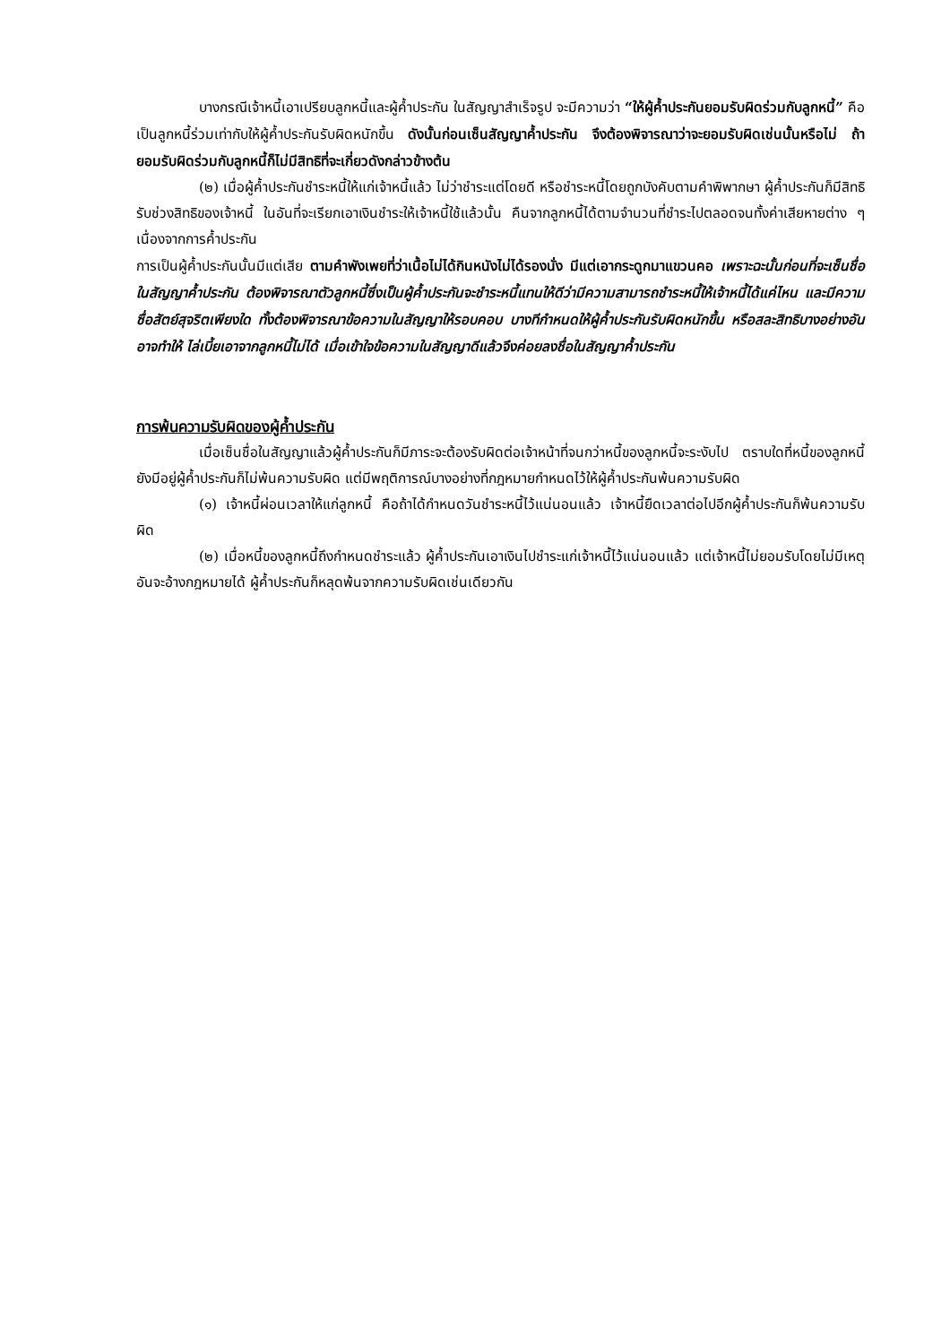บางกรณีเจ้าหนี้เอาเปรียบลูกหนี้และผู้ค้ำประกัน ในสัญญาสำเร็จรูป จะมีความว่า “ให้ผู้ค้ำประกันยอมรับผิดร่วมกับลูกหนี้” คือเป็นลูกหนี้ร่วมเท่ากับให้ผู้ค้ำประกันรับผิดหนักขึ้น ดังนั้นก่อนเซ็นสัญญาค้ำประกัน จึงต้องพิจารณาว่าจะยอมรับผิดเช่นนั้นหรือไม่ ถ้ายอมรับผิดร่วมกับลูกหนี้ก็ไม่มีสิทธิที่จะเกี่ยวดังกล่าวข้างต้น
(๒) เมื่อผู้ค้ำประกันชำระหนี้ให้แก่เจ้าหนี้แล้ว ไม่ว่าชำระแต่โดยดี หรือชำระหนี้โดยถูกบังคับตามคำพิพากษา ผู้ค้ำประกันก็มีสิทธิรับช่วงสิทธิของเจ้าหนี้ ในอันที่จะเรียกเอาเงินชำระให้เจ้าหนี้ใช้แล้วนั้น คืนจากลูกหนี้ได้ตามจำนวนที่ชำระไปตลอดจนทั้งค่าเสียหายต่าง ๆ เนื่องจากการค้ำประกัน
การเป็นผู้ค้ำประกันนั้นมีแต่เสีย ตามคำพังเพยที่ว่าเนื้อไม่ได้กินหนังไม่ได้รองนั่ง มีแต่เอากระดูกมาแขวนคอ เพราะฉะนั้นก่อนที่จะเซ็นชื่อในสัญญาค้ำประกัน ต้องพิจารณาตัวลูกหนี้ซึ่งเป็นผู้ค้ำประกันจะชำระหนี้แทนให้ดีว่ามีความสามารถชำระหนี้ให้เจ้าหนี้ได้แค่ไหน และมีความซื่อสัตย์สุจริตเพียงใด ทั้งต้องพิจารณาข้อความในสัญญาให้รอบคอบ บางทีกำหนดให้ผู้ค้ำประกันรับผิดหนักขึ้น หรือสละสิทธิบางอย่างอันอาจทำให้ ไล่เบี้ยเอาจากลูกหนี้ไม่ได้ เมื่อเข้าใจข้อความในสัญญาดีแล้วจึงค่อยลงชื่อในสัญญาค้ำประกัน
การพ้นความรับผิดของผู้ค้ำประกัน
เมื่อเซ็นชื่อในสัญญาแล้วผู้ค้ำประกันก็มีภาระจะต้องรับผิดต่อเจ้าหน้าที่จนกว่าหนี้ของลูกหนี้จะระงับไป ตราบใดที่หนี้ของลูกหนี้ยังมีอยู่ผู้ค้ำประกันก็ไม่พ้นความรับผิด แต่มีพฤติการณ์บางอย่างที่กฎหมายกำหนดไว้ให้ผู้ค้ำประกันพ้นความรับผิด
(๑) เจ้าหนี้ผ่อนเวลาให้แก่ลูกหนี้ คือถ้าได้กำหนดวันชำระหนี้ไว้แน่นอนแล้ว เจ้าหนี้ยืดเวลาต่อไปอีกผู้ค้ำประกันก็พ้นความรับผิด
(๒) เมื่อหนี้ของลูกหนี้ถึงกำหนดชำระแล้ว ผู้ค้ำประกันเอาเงินไปชำระแก่เจ้าหนี้ไว้แน่นอนแล้ว แต่เจ้าหนี้ไม่ยอมรับโดยไม่มีเหตุอันจะอ้างกฎหมายได้ ผู้ค้ำประกันก็หลุดพ้นจากความรับผิดเช่นเดียวกัน